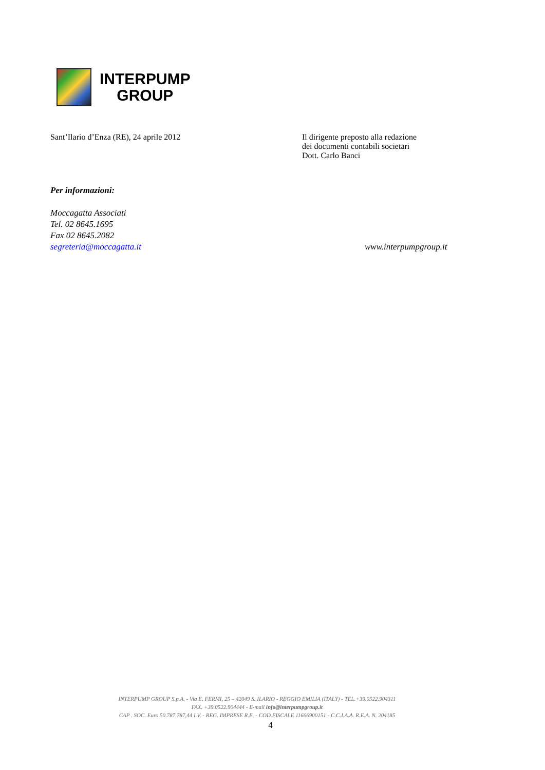INTERPUMP
GROUP
Sant’Ilario d’Enza (RE), 24 aprile 2012 Il dirigente preposto alla redazione
dei documenti contabili societari
Dott. Carlo Banci
Per informazioni:
Moccagatta Associati
Tel. 02 8645.1695
Fax 02 8645.2082
segreteria@moccagatta.it
www.interpumpgroup.it
INTERPUMP GROUP S.p.A. - Via E. FERMI, 25 – 42049 S. ILARIO - REGGIO EMILIA (ITALY) - TEL.+39.0522.904311
FAX. +39.0522.904444 - E-mail info@interpumpgroup.it
CAP . SOC. Euro 50.787.787,44 I.V. - REG. IMPRESE R.E. - COD.FISCALE 11666900151 - C.C.I.A.A. R.E.A. N. 204185
4